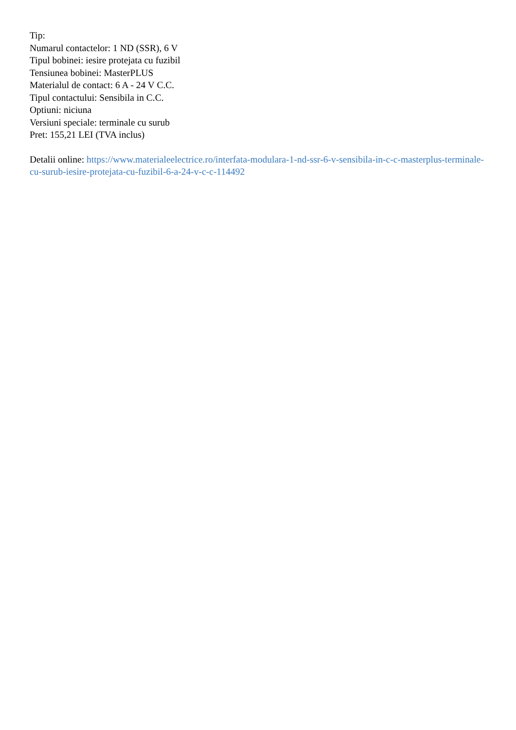Tip:
Numarul contactelor: 1 ND (SSR), 6 V
Tipul bobinei: iesire protejata cu fuzibil
Tensiunea bobinei: MasterPLUS
Materialul de contact: 6 A - 24 V C.C.
Tipul contactului: Sensibila in C.C.
Optiuni: niciuna
Versiuni speciale: terminale cu surub
Pret: 155,21 LEI (TVA inclus)
Detalii online: https://www.materialeelectrice.ro/interfata-modulara-1-nd-ssr-6-v-sensibila-in-c-c-masterplus-terminale-cu-surub-iesire-protejata-cu-fuzibil-6-a-24-v-c-c-114492